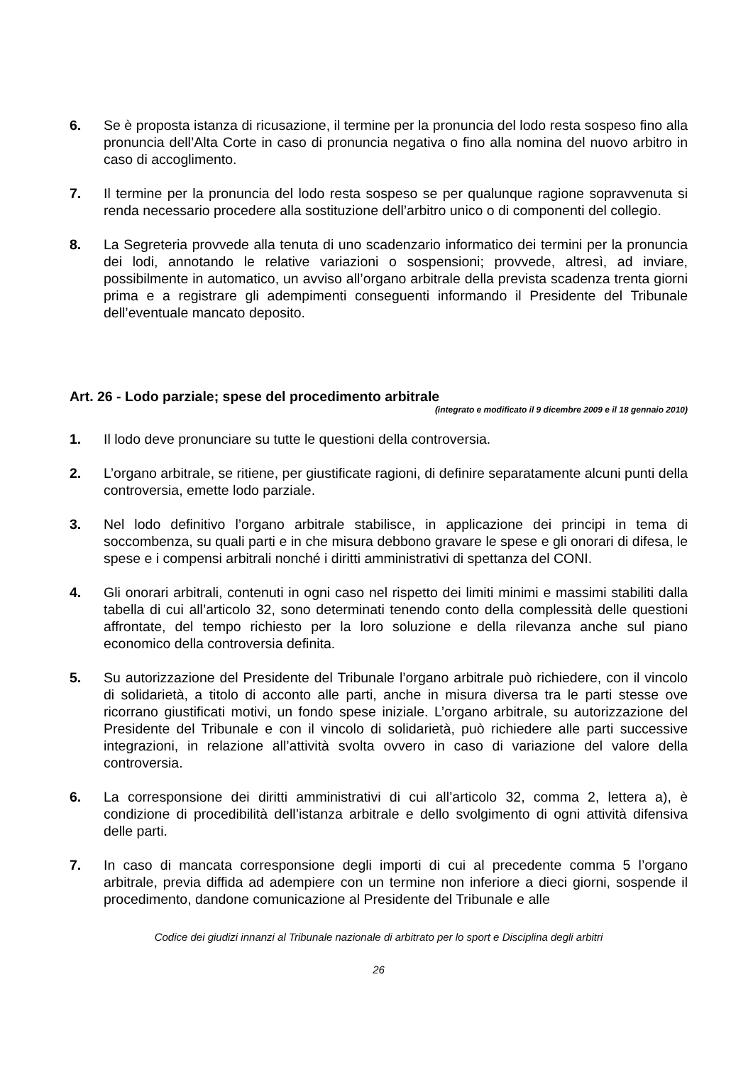6. Se è proposta istanza di ricusazione, il termine per la pronuncia del lodo resta sospeso fino alla pronuncia dell’Alta Corte in caso di pronuncia negativa o fino alla nomina del nuovo arbitro in caso di accoglimento.
7. Il termine per la pronuncia del lodo resta sospeso se per qualunque ragione sopravvenuta si renda necessario procedere alla sostituzione dell’arbitro unico o di componenti del collegio.
8. La Segreteria provvede alla tenuta di uno scadenzario informatico dei termini per la pronuncia dei lodi, annotando le relative variazioni o sospensioni; provvede, altresì, ad inviare, possibilmente in automatico, un avviso all’organo arbitrale della prevista scadenza trenta giorni prima e a registrare gli adempimenti conseguenti informando il Presidente del Tribunale dell’eventuale mancato deposito.
Art. 26 - Lodo parziale; spese del procedimento arbitrale
(integrato e modificato il 9 dicembre 2009 e il 18 gennaio 2010)
1. Il lodo deve pronunciare su tutte le questioni della controversia.
2. L’organo arbitrale, se ritiene, per giustificate ragioni, di definire separatamente alcuni punti della controversia, emette lodo parziale.
3. Nel lodo definitivo l’organo arbitrale stabilisce, in applicazione dei principi in tema di soccombenza, su quali parti e in che misura debbono gravare le spese e gli onorari di difesa, le spese e i compensi arbitrali nonché i diritti amministrativi di spettanza del CONI.
4. Gli onorari arbitrali, contenuti in ogni caso nel rispetto dei limiti minimi e massimi stabiliti dalla tabella di cui all’articolo 32, sono determinati tenendo conto della complessità delle questioni affrontate, del tempo richiesto per la loro soluzione e della rilevanza anche sul piano economico della controversia definita.
5. Su autorizzazione del Presidente del Tribunale l’organo arbitrale può richiedere, con il vincolo di solidarietà, a titolo di acconto alle parti, anche in misura diversa tra le parti stesse ove ricorrano giustificati motivi, un fondo spese iniziale. L’organo arbitrale, su autorizzazione del Presidente del Tribunale e con il vincolo di solidarietà, può richiedere alle parti successive integrazioni, in relazione all’attività svolta ovvero in caso di variazione del valore della controversia.
6. La corresponsione dei diritti amministrativi di cui all’articolo 32, comma 2, lettera a), è condizione di procedibilità dell’istanza arbitrale e dello svolgimento di ogni attività difensiva delle parti.
7. In caso di mancata corresponsione degli importi di cui al precedente comma 5 l’organo arbitrale, previa diffida ad adempiere con un termine non inferiore a dieci giorni, sospende il procedimento, dandone comunicazione al Presidente del Tribunale e alle
Codice dei giudizi innanzi al Tribunale nazionale di arbitrato per lo sport e Disciplina degli arbitri
26